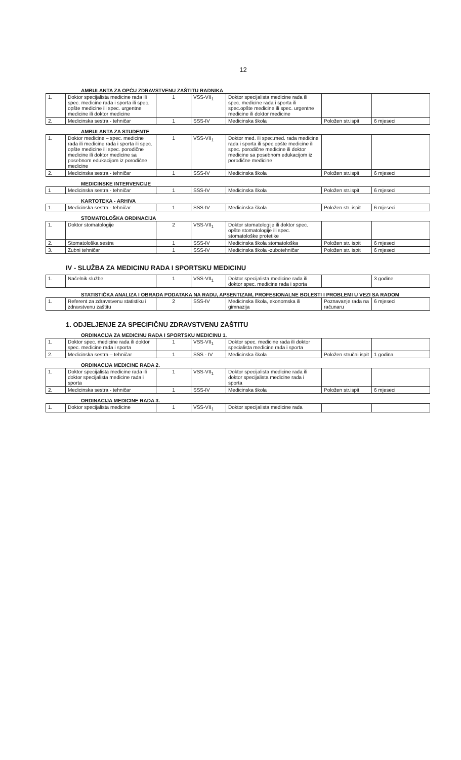12
AMBULANTA ZA OPĆU ZDRAVSTVENU ZAŠTITU RADNIKA
| 1. | Doktor specijalista medicine rada ili spec. medicine rada i sporta ili spec. opšte medicine ili spec. urgentne medicine ili doktor medicine | 1 | VSS-VII<sub>1</sub> | Doktor specijalista medicine rada ili spec. medicine rada i sporta ili spec.opšte medicine ili spec. urgentne medicine ili doktor medicine | | |
| 2. | Medicinska sestra - tehničar | 1 | SSS-IV | Medicinska škola | Položen str.ispit | 6 mjeseci |
AMBULANTA ZA STUDENTE
| 1. | Doktor medicine – spec. medicine rada ili medicine rada i sporta ili spec. opšte medicine ili spec. porodične medicine ili doktor medicine sa posebnom edukacijom iz porodične medicine | 1 | VSS-VII<sub>1</sub> | Doktor med. ili spec.med. rada medicine rada i sporta ili spec.opšte medicine ili spec. porodične medicine ili doktor medicine sa posebnom edukacijom iz porodične medicine | | |
| 2. | Medicinska sestra - tehničar | 1 | SSS-IV | Medicinska škola | Položen str.ispit | 6 mjeseci |
MEDICINSKE INTERVENCIJE
| 1 | Medicinska sestra - tehničar | 1 | SSS-IV | Medicinska škola | Položen str.ispit | 6 mjeseci |
KARTOTEKA - ARHIVA
| 1. | Medicinska sestra - tehničar | 1 | SSS-IV | Medicinska škola | Položen str. ispit | 6 mjeseci |
STOMATOLOŠKA ORDINACIJA
| 1. | Doktor stomatologije | 2 | VSS-VII<sub>1</sub> | Doktor stomatologije ili doktor spec. opšte stomatologije ili spec. stomatološke protetike | | |
| 2. | Stomatološka sestra | 1 | SSS-IV | Medicinska škola stomatološka | Položen str. ispit | 6 mjeseci |
| 3. | Zubni tehničar | 1 | SSS-IV | Medicinska škola -zubotehničar | Položen str. ispit | 6 mjeseci |
IV - SLUŽBA ZA MEDICINU RADA I SPORTSKU MEDICINU
| 1. | Načelnik službe | 1 | VSS-VII<sub>1</sub> | Doktor specijalista medicine rada ili doktor spec. medicine rada i sporta | | 3 godine |
STATISTIČKA ANALIZA I OBRADA PODATAKA NA RADU, APSENTIZAM, PROFESIONALNE BOLESTI I PROBLEMI U VEZI SA RADOM
| 1. | Referent za zdravstvenu statistiku i zdravstvenu zaštitu | 2 | SSS-IV | Medicinska škola, ekonomska ili gimnazija | Poznavanje rada na računaru | 6 mjeseci |
1. ODJELJENJE ZA SPECIFIČNU ZDRAVSTVENU ZAŠTITU
ORDINACIJA ZA MEDICINU RADA I SPORTSKU MEDICINU 1.
| 1. | Doktor spec. medicine rada ili doktor spec. medicine rada i sporta | 1 | VSS-VII<sub>1</sub> | Doktor spec. medicine rada ili doktor specialista medicine rada i sporta | | |
| 2. | Medicinska sestra – tehničar | 1 | SSS - IV | Medicinska škola | Položen stručni ispit | 1 godina |
ORDINACIJA MEDICINE RADA 2.
| 1. | Doktor specijalista medicine rada ili doktor specijalista medicine rada i sporta | 1 | VSS-VII<sub>1</sub> | Doktor specijalista medicine rada ili doktor specijalista medicine rada i sporta | | |
| 2. | Medicinska sestra - tehničar | 1 | SSS-IV | Medicinska škola | Položen str.ispit | 6 mjeseci |
ORDINACIJA MEDICINE RADA 3.
| 1. | Doktor specijalista medicine | 1 | VSS-VII<sub>1</sub> | Doktor specijalista medicine rada | | |